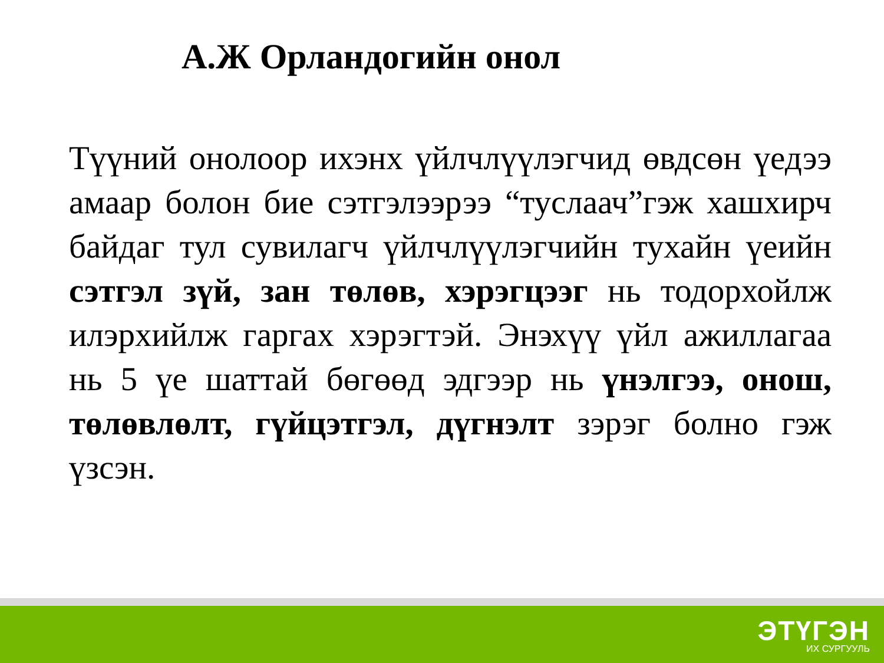А.Ж Орландогийн онол
Түүний онолоор ихэнх үйлчлүүлэгчид өвдсөн үедээ амаар болон бие сэтгэлээрээ “туслаач”гэж хашхирч байдаг тул сувилагч үйлчлүүлэгчийн тухайн үеийн сэтгэл зүй, зан төлөв, хэрэгцээг нь тодорхойлж илэрхийлж гаргах хэрэгтэй. Энэхүү үйл ажиллагаа нь 5 үе шаттай бөгөөд эдгээр нь үнэлгээ, онош, төлөвлөлт, гүйцэтгэл, дүгнэлт зэрэг болно гэж үзсэн.
ЭТҮГЭН
ИХ СУРГУУЛЬ